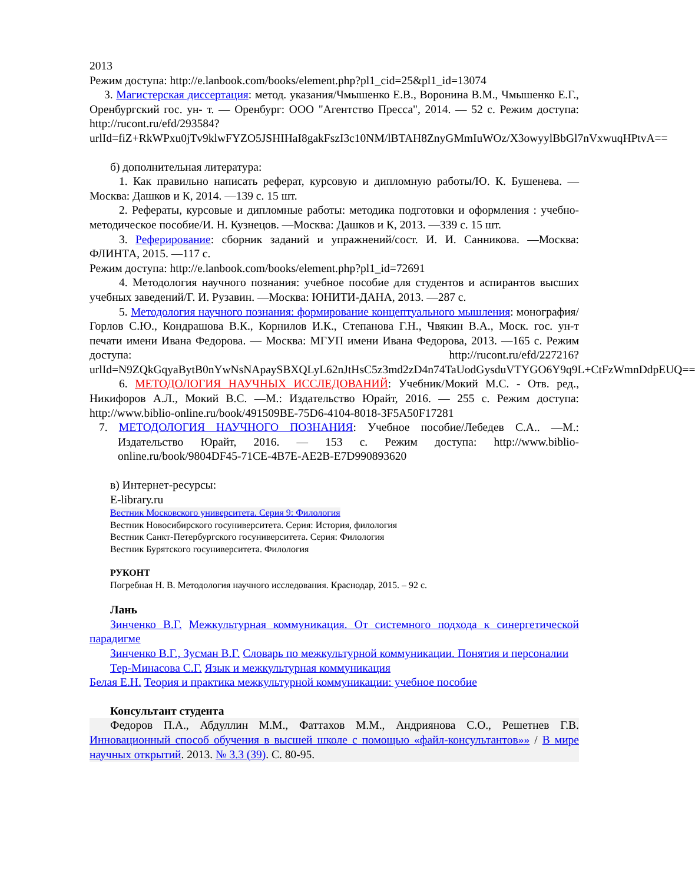2013
Режим доступа: http://e.lanbook.com/books/element.php?pl1_cid=25&pl1_id=13074
3. Магистерская диссертация: метод. указания/Чмышенко Е.В., Воронина В.М., Чмышенко Е.Г., Оренбургский гос. ун- т. — Оренбург: ООО "Агентство Пресса", 2014. — 52 с. Режим доступа: http://rucont.ru/efd/293584?urlId=fiZ+RkWPxu0jTv9klwFYZO5JSHIHaI8gakFszI3c10NM/lBTAH8ZnyGMmIuWOz/X3owyylBbGl7nVxwuqHPtvA==
б) дополнительная литература:
1. Как правильно написать реферат, курсовую и дипломную работы/Ю. К. Бушенева. —Москва: Дашков и К, 2014. —139 с. 15 шт.
2. Рефераты, курсовые и дипломные работы: методика подготовки и оформления : учебно-методическое пособие/И. Н. Кузнецов. —Москва: Дашков и К, 2013. —339 с. 15 шт.
3. Реферирование: сборник заданий и упражнений/сост. И. И. Санникова. —Москва: ФЛИНТА, 2015. —117 с.
Режим доступа: http://e.lanbook.com/books/element.php?pl1_id=72691
4. Методология научного познания: учебное пособие для студентов и аспирантов высших учебных заведений/Г. И. Рузавин. —Москва: ЮНИТИ-ДАНА, 2013. —287 с.
5. Методология научного познания: формирование концептуального мышления: монография/Горлов С.Ю., Кондрашова В.К., Корнилов И.К., Степанова Г.Н., Чвякин В.А., Моск. гос. ун-т печати имени Ивана Федорова. — Москва: МГУП имени Ивана Федорова, 2013. —165 с. Режим доступа: http://rucont.ru/efd/227216?urlId=N9ZQkGqyaBytB0nYwNsNApaySBXQLyL62nJtHsC5z3md2zD4n74TaUodGysduVTYGO6Y9q9L+CtFzWmnDdpEUQ==
6. МЕТОДОЛОГИЯ НАУЧНЫХ ИССЛЕДОВАНИЙ: Учебник/Мокий М.С. - Отв. ред., Никифоров А.Л., Мокий В.С. —М.: Издательство Юрайт, 2016. — 255 с. Режим доступа: http://www.biblio-online.ru/book/491509BE-75D6-4104-8018-3F5A50F17281
7. МЕТОДОЛОГИЯ НАУЧНОГО ПОЗНАНИЯ: Учебное пособие/Лебедев С.А.. —М.: Издательство Юрайт, 2016. — 153 с. Режим доступа: http://www.biblio-online.ru/book/9804DF45-71CE-4B7E-AE2B-E7D990893620
в) Интернет-ресурсы:
E-library.ru
Вестник Московского университета. Серия 9: Филология
Вестник Новосибирского госуниверситета. Серия: История, филология
Вестник Санкт-Петербургского госуниверситета. Серия: Филология
Вестник Бурятского госуниверситета. Филология
РУКОНТ
Погребная Н. В. Методология научного исследования. Краснодар, 2015. – 92 с.
Лань
Зинченко В.Г. Межкультурная коммуникация. От системного подхода к синергетической парадигме
Зинченко В.Г., Зусман В.Г. Словарь по межкультурной коммуникации. Понятия и персоналии
Тер-Минасова С.Г. Язык и межкультурная коммуникация
Белая Е.Н. Теория и практика межкультурной коммуникации: учебное пособие
Консультант студента
Федоров П.А., Абдуллин М.М., Фаттахов М.М., Андриянова С.О., Решетнев Г.В. Инновационный способ обучения в высшей школе с помощью «файл-консультантов»» / В мире научных открытий. 2013. № 3.3 (39). С. 80-95.